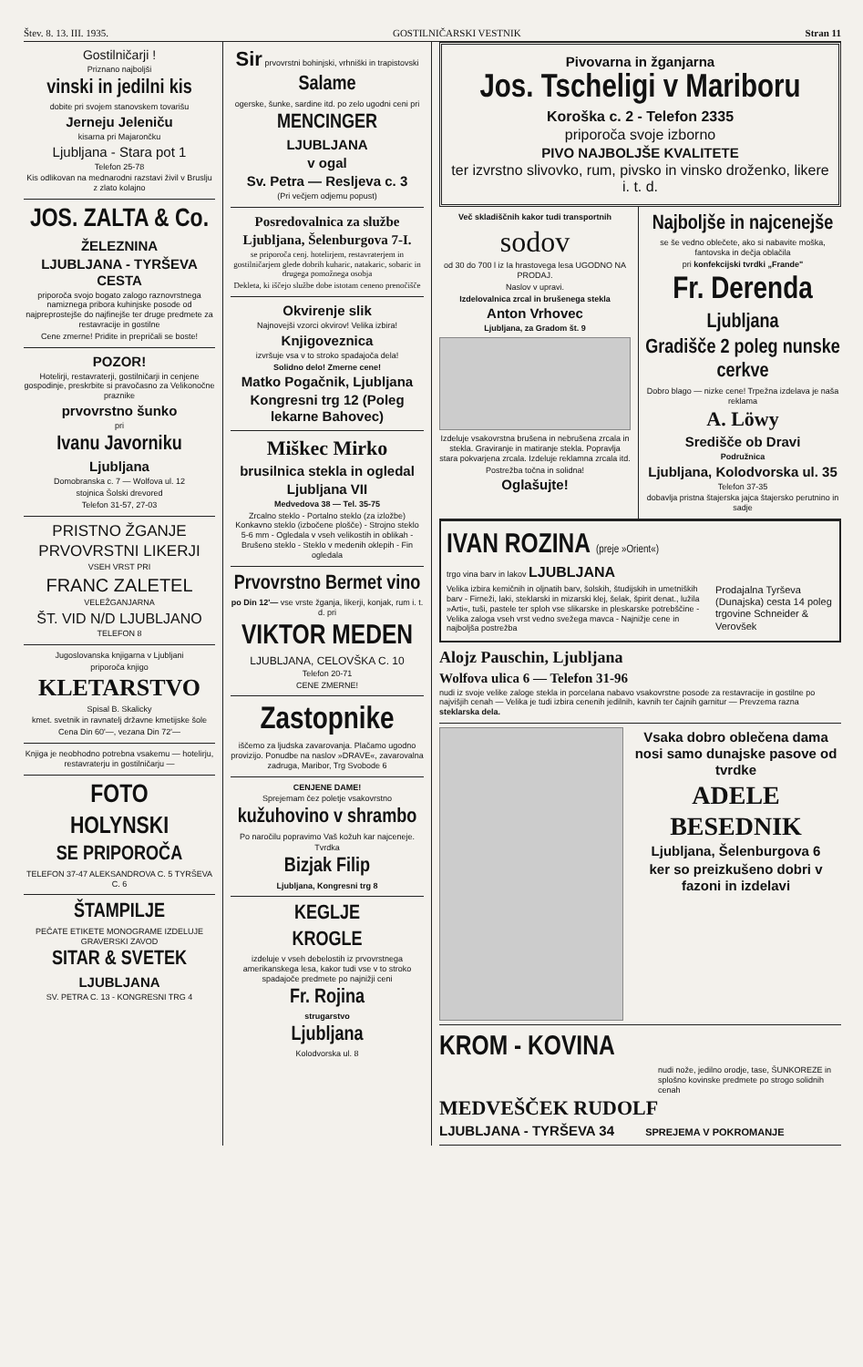Štev. 8. 13. III. 1935. GOSTILNIČARSKI VESTNIK Stran 11
Gostilničarji !
Priznano najboljši
vinski in jedilni kis
dobite pri svojem stanovskem tovarišu
Jerneju Jeleniču
kisarna pri Majarončku
Ljubljana - Stara pot 1
Telefon 25-78
Kis odlikovan na mednarodni razstavi živil v Bruslju z zlato kolajno
JOS. ZALTA & Co.
ŽELEZNINA
LJUBLJANA - TYRŠEVA CESTA
priporoča svojo bogato zalogo raznovrstnega namiznega pribora kuhinjske posode od najpreprostejše do najfinejše ter druge predmete za restavracije in gostilne
Cene zmerne! Pridite in prepričali se boste!
POZOR!
Hotelirji, restavraterji, gostilničarji in cenjene gospodinje, preskrbite si pravočasno za Velikonočne praznike
prvovrstno šunko
pri
Ivanu Javorniku
Ljubljana
Domobranska c. 7 — Wolfova ul. 12
stojnica Šolski drevored
Telefon 31-57, 27-03
PRISTNO ŽGANJE
PRVOVRSTNI LIKERJI
VSEH VRST PRI
FRANC ZALETEL
VELEŽGANJARNA
ŠT. VID N/D LJUBLJANO
TELEFON 8
Jugoslovanska knjigarna v Ljubljani
priporoča knjigo
KLETARSTVO
Spisal B. Skalicky
kmet. svetnik in ravnatelj državne kmetijske šole
Cena Din 60'—, vezana Din 72'—
Knjiga je neobhodno potrebna vsakemu — hotelirju, restavraterju in gostilničarju —
FOTO
HOLYNSKI
SE PRIPOROČA
TELEFON 37-47 ALEKSANDROVA C. 5 TYRŠEVA C. 6
ŠTAMPILJE
PEČATE ETIKETE MONOGRAME IZDELUJE GRAVERSKI ZAVOD
SITAR & SVETEK
LJUBLJANA
SV. PETRA C. 13 - KONGRESNI TRG 4
Sir prvovrstni bohinjski, vrhniški in trapistovski
Salame
ogerske, šunke, sardine itd. po zelo ugodni ceni pri
MENCINGER
LJUBLJANA
v ogal
Sv. Petra — Resljeva c. 3
(Pri večjem odjemu popust)
Posredovalnica za službe
Ljubljana, Šelenburgova 7-I.
se priporoča cenj. hotelirjem, restavraterjem in gostilničarjem glede dobrih kuharic, natakaric, sobaric in drugega pomožnega osobja
Dekleta, ki iščejo službe dobe istotam ceneno prenočišče
Okvirenje slik
Najnovejši vzorci okvirov! Velika izbira!
Knjigoveznica
izvršuje vsa v to stroko spadajoča dela!
Solidno delo! Zmerne cene!
Matko Pogačnik, Ljubljana
Kongresni trg 12 (Poleg lekarne Bahovec)
Miškec Mirko
brusilnica stekla in ogledal
Ljubljana VII
Medvedova 38 — Tel. 35-75
Zrcalno steklo - Portalno steklo (za izložbe) Konkavno steklo (izbočene plošče) - Strojno steklo 5-6 mm - Ogledala v vseh velikostih in oblikah - Brušeno steklo - Steklo v medenih oklepih - Fin ogledala
Prvovrstno Bermet vino
po Din 12'— vse vrste žganja, likerji, konjak, rum i. t. d. pri
VIKTOR MEDEN
LJUBLJANA, CELOVŠKA C. 10
Telefon 20-71
CENE ZMERNE!
Zastopnike
iščemo za ljudska zavarovanja. Plačamo ugodno provizijo. Ponudbe na naslov »DRAVE«, zavarovalna zadruga, Maribor, Trg Svobode 6
CENJENE DAME!
Sprejemam čez poletje vsakovrstno
kužuhovino v shrambo
Po naročilu popravimo Vaš kožuh kar najceneje.
Tvrdka
Bizjak Filip
Ljubljana, Kongresni trg 8
KEGLJE
KROGLE
izdeluje v vseh debelostih iz prvovrstnega amerikanskega lesa, kakor tudi vse v to stroko spadajoče predmete po najnižji ceni
Fr. Rojina
strugarstvo
Ljubljana
Kolodvorska ul. 8
Pivovarna in žganjarna
Jos. Tscheligi v Mariboru
Koroška c. 2 - Telefon 2335
priporoča svoje izborno
PIVO NAJBOLJŠE KVALITETE
ter izvrstno slivovko, rum, pivsko in vinsko droženko, likere i. t. d.
Več skladiščnih kakor tudi transportnih
sodov
od 30 do 700 l iz Ia hrastovega lesa UGODNO NA PRODAJ.
Naslov v upravi.
Izdelovalnica zrcal in brušenega stekla
Anton Vrhovec
Ljubljana, za Gradom št. 9
Izdeluje vsakovrstna brušena in nebrušena zrcala in stekla. Graviranje in matiranje stekla. Popravlja stara pokvarjena zrcala. Izdeluje reklamna zrcala itd.
Postrežba točna in solidna!
Oglašujte!
Najboljše in najcenejše
se še vedno oblečete, ako si nabavite moška, fantovska in dečja oblačila
pri konfekcijski tvrdki „Frande"
Fr. Derenda
Ljubljana
Gradišče 2 poleg nunske cerkve
Dobro blago — nizke cene! Trpežna izdelava je naša reklama
A. Löwy
Središče ob Dravi
Podružnica
Ljubljana, Kolodvorska ul. 35
Telefon 37-35
dobavlja pristna štajerska jajca štajersko perutnino in sadje
IVAN ROZINA (preje »Orient«)
trgo vina barv in lakov LJUBLJANA
Velika izbira kemičnih in oljnatih barv, šolskih, študijskih in umetniških barv - Firneži, laki, steklarski in mizarski klej, šelak, špirit denat., lužila »Arti«, tuši, pastele ter sploh vse slikarske in pleskarske potrebščine - Velika zaloga vseh vrst vedno svežega mavca - Najnižje cene in najboljša postrežba
Prodajalna Tyrševa (Dunajska) cesta 14 poleg trgovine Schneider & Verovšek
Alojz Pauschin, Ljubljana
Wolfova ulica 6 — Telefon 31-96
nudi iz svoje velike zaloge stekla in porcelana nabavo vsakovrstne posode za restavracije in gostilne po najvišjih cenah — Velika je tudi izbira cenenih jedilnih, kavnih ter čajnih garnitur — Prevzema razna steklarska dela.
Vsaka dobro oblečena dama nosi samo dunajske pasove od tvrdke
ADELE BESEDNIK
Ljubljana, Šelenburgova 6
ker so preizkušeno dobri v fazoni in izdelavi
KROM - KOVINA
nudi nože, jedilno orodje, tase, ŠUNKOREZE in splošno kovinske predmete po strogo solidnih cenah
MEDVEŠČEK RUDOLF
LJUBLJANA - TYRŠEVA 34 SPREJEMA V POKROMANJE